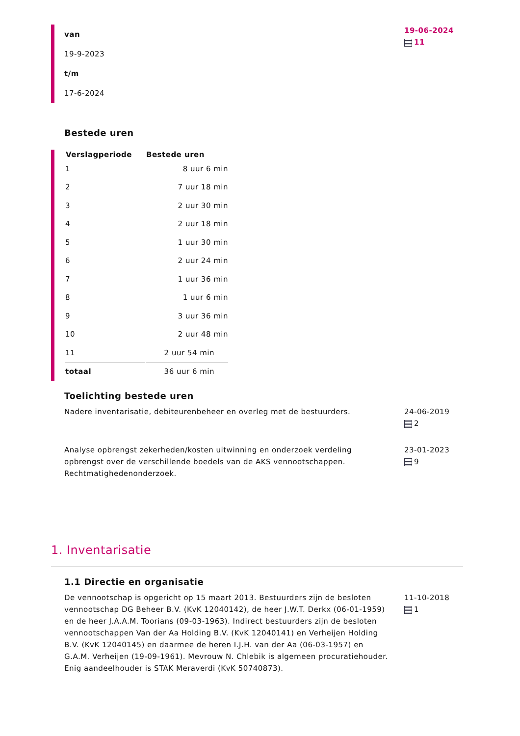van
19-9-2023
t/m
17-6-2024
19-06-2024
11
Bestede uren
| Verslagperiode | Bestede uren |
| --- | --- |
| 1 | 8 uur 6 min |
| 2 | 7 uur 18 min |
| 3 | 2 uur 30 min |
| 4 | 2 uur 18 min |
| 5 | 1 uur 30 min |
| 6 | 2 uur 24 min |
| 7 | 1 uur 36 min |
| 8 | 1 uur 6 min |
| 9 | 3 uur 36 min |
| 10 | 2 uur 48 min |
| 11 | 2 uur 54 min |
| totaal | 36 uur 6 min |
Toelichting bestede uren
Nadere inventarisatie, debiteurenbeheer en overleg met de bestuurders.
24-06-2019
2
Analyse opbrengst zekerheden/kosten uitwinning en onderzoek verdeling opbrengst over de verschillende boedels van de AKS vennootschappen. Rechtmatighedenonderzoek.
23-01-2023
9
1. Inventarisatie
1.1 Directie en organisatie
De vennootschap is opgericht op 15 maart 2013. Bestuurders zijn de besloten vennootschap DG Beheer B.V. (KvK 12040142), de heer J.W.T. Derkx (06-01-1959) en de heer J.A.A.M. Toorians (09-03-1963). Indirect bestuurders zijn de besloten vennootschappen Van der Aa Holding B.V. (KvK 12040141) en Verheijen Holding B.V. (KvK 12040145) en daarmee de heren I.J.H. van der Aa (06-03-1957) en G.A.M. Verheijen (19-09-1961). Mevrouw N. Chlebik is algemeen procuratiehouder. Enig aandeelhouder is STAK Meraverdi (KvK 50740873).
11-10-2018
1